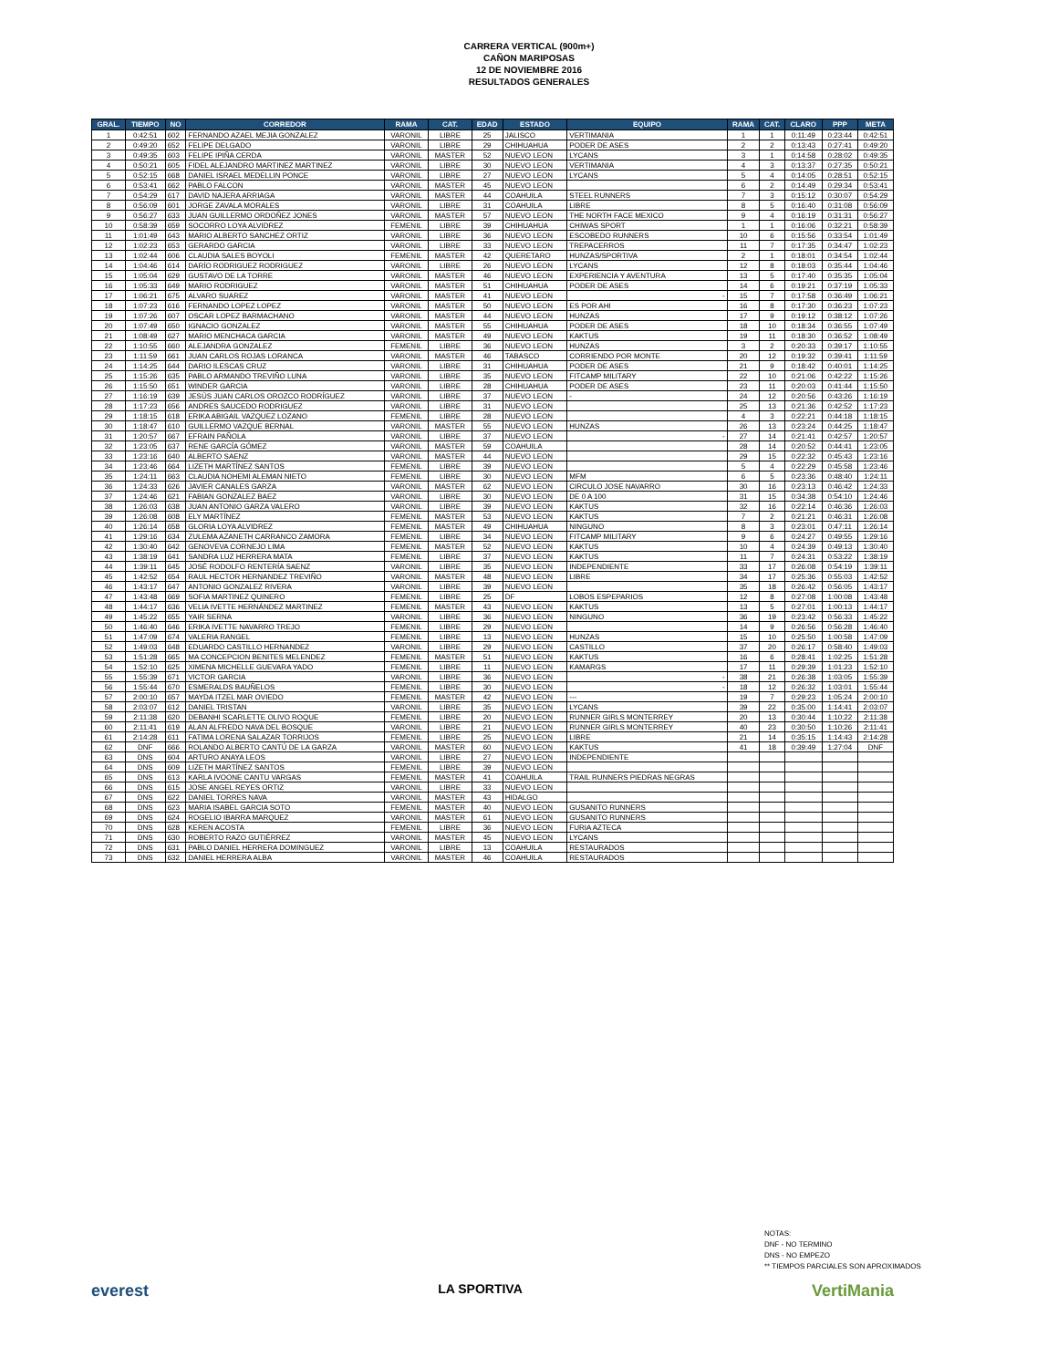CARRERA VERTICAL (900m+)
CAÑON MARIPOSAS
12 DE NOVIEMBRE 2016
RESULTADOS GENERALES
| GRAL. | TIEMPO | NO | CORREDOR | RAMA | CAT. | EDAD | ESTADO | EQUIPO | RAMA | CAT. | CLARO | PPP | META |
| --- | --- | --- | --- | --- | --- | --- | --- | --- | --- | --- | --- | --- | --- |
| 1 | 0:42:51 | 602 | FERNANDO AZAEL MEJIA GONZALEZ | VARONIL | LIBRE | 25 | JALISCO | VERTIMANIA | 1 | 1 | 0:11:49 | 0:23:44 | 0:42:51 |
| 2 | 0:49:20 | 652 | FELIPE DELGADO | VARONIL | LIBRE | 29 | CHIHUAHUA | PODER DE ASES | 2 | 2 | 0:13:43 | 0:27:41 | 0:49:20 |
| 3 | 0:49:35 | 603 | FELIPE IPIÑA CERDA | VARONIL | MASTER | 52 | NUEVO LEON | LYCANS | 3 | 1 | 0:14:58 | 0:28:02 | 0:49:35 |
| 4 | 0:50:21 | 605 | FIDEL ALEJANDRO MARTINEZ MARTINEZ | VARONIL | LIBRE | 30 | NUEVO LEON | VERTIMANIA | 4 | 3 | 0:13:37 | 0:27:35 | 0:50:21 |
| 5 | 0:52:15 | 668 | DANIEL ISRAEL MEDELLIN PONCE | VARONIL | LIBRE | 27 | NUEVO LEON | LYCANS | 5 | 4 | 0:14:05 | 0:28:51 | 0:52:15 |
| 6 | 0:53:41 | 662 | PABLO FALCON | VARONIL | MASTER | 45 | NUEVO LEON | | 6 | 2 | 0:14:49 | 0:29:34 | 0:53:41 |
| 7 | 0:54:29 | 617 | DAVID NAJERA ARRIAGA | VARONIL | MASTER | 44 | COAHUILA | STEEL RUNNERS | 7 | 3 | 0:15:12 | 0:30:07 | 0:54:29 |
| 8 | 0:56:09 | 601 | JORGE ZAVALA MORALES | VARONIL | LIBRE | 31 | COAHUILA | LIBRE | 8 | 5 | 0:16:40 | 0:31:08 | 0:56:09 |
| 9 | 0:56:27 | 633 | JUAN GUILLERMO ORDOÑEZ JONES | VARONIL | MASTER | 57 | NUEVO LEON | THE NORTH FACE MEXICO | 9 | 4 | 0:16:19 | 0:31:31 | 0:56:27 |
| 10 | 0:58:39 | 659 | SOCORRO LOYA ALVIDREZ | FEMENIL | LIBRE | 39 | CHIHUAHUA | CHIWAS SPORT | 1 | 1 | 0:16:06 | 0:32:21 | 0:58:39 |
| 11 | 1:01:49 | 643 | MARIO ALBERTO SANCHEZ ORTIZ | VARONIL | LIBRE | 36 | NUEVO LEON | ESCOBEDO RUNNERS | 10 | 6 | 0:15:56 | 0:33:54 | 1:01:49 |
| 12 | 1:02:23 | 653 | GERARDO GARCIA | VARONIL | LIBRE | 33 | NUEVO LEON | TREPACERROS | 11 | 7 | 0:17:35 | 0:34:47 | 1:02:23 |
| 13 | 1:02:44 | 606 | CLAUDIA SALES BOYOLI | FEMENIL | MASTER | 42 | QUERETARO | HUNZAS/SPORTIVA | 2 | 1 | 0:18:01 | 0:34:54 | 1:02:44 |
| 14 | 1:04:46 | 614 | DARÍO RODRIGUEZ RODRIGUEZ | VARONIL | LIBRE | 26 | NUEVO LEON | LYCANS | 12 | 8 | 0:18:03 | 0:35:44 | 1:04:46 |
| 15 | 1:05:04 | 629 | GUSTAVO DE LA TORRE | VARONIL | MASTER | 46 | NUEVO LEON | EXPERIENCIA Y AVENTURA | 13 | 5 | 0:17:40 | 0:35:35 | 1:05:04 |
| 16 | 1:05:33 | 649 | MARIO RODRIGUEZ | VARONIL | MASTER | 51 | CHIHUAHUA | PODER DE ASES | 14 | 6 | 0:19:21 | 0:37:19 | 1:05:33 |
| 17 | 1:06:21 | 675 | ALVARO SUAREZ | VARONIL | MASTER | 41 | NUEVO LEON | - | 15 | 7 | 0:17:58 | 0:36:49 | 1:06:21 |
| 18 | 1:07:23 | 616 | FERNANDO LOPEZ LOPEZ | VARONIL | MASTER | 50 | NUEVO LEON | ES POR AHI | 16 | 8 | 0:17:30 | 0:36:23 | 1:07:23 |
| 19 | 1:07:26 | 607 | OSCAR LOPEZ BARMACHANO | VARONIL | MASTER | 44 | NUEVO LEON | HUNZAS | 17 | 9 | 0:19:12 | 0:38:12 | 1:07:26 |
| 20 | 1:07:49 | 650 | IGNACIO GONZALEZ | VARONIL | MASTER | 55 | CHIHUAHUA | PODER DE ASES | 18 | 10 | 0:18:34 | 0:36:55 | 1:07:49 |
| 21 | 1:08:49 | 627 | MARIO MENCHACA GARCIA | VARONIL | MASTER | 49 | NUEVO LEON | KAKTUS | 19 | 11 | 0:18:30 | 0:36:52 | 1:08:49 |
| 22 | 1:10:55 | 660 | ALEJANDRA GONZALEZ | FEMENIL | LIBRE | 36 | NUEVO LEON | HUNZAS | 3 | 2 | 0:20:33 | 0:39:17 | 1:10:55 |
| 23 | 1:11:59 | 661 | JUAN CARLOS ROJAS LORANCA | VARONIL | MASTER | 46 | TABASCO | CORRIENDO POR MONTE | 20 | 12 | 0:19:32 | 0:39:41 | 1:11:59 |
| 24 | 1:14:25 | 644 | DARIO ILESCAS CRUZ | VARONIL | LIBRE | 31 | CHIHUAHUA | PODER DE ASES | 21 | 9 | 0:18:42 | 0:40:01 | 1:14:25 |
| 25 | 1:15:26 | 635 | PABLO ARMANDO TREVIÑO LUNA | VARONIL | LIBRE | 35 | NUEVO LEON | FITCAMP MILITARY | 22 | 10 | 0:21:06 | 0:42:22 | 1:15:26 |
| 26 | 1:15:50 | 651 | WINDER GARCIA | VARONIL | LIBRE | 28 | CHIHUAHUA | PODER DE ASES | 23 | 11 | 0:20:03 | 0:41:44 | 1:15:50 |
| 27 | 1:16:19 | 639 | JESÚS JUAN CARLOS OROZCO RODRÍGUEZ | VARONIL | LIBRE | 37 | NUEVO LEON | - | 24 | 12 | 0:20:56 | 0:43:26 | 1:16:19 |
| 28 | 1:17:23 | 656 | ANDRES SAUCEDO RODRIGUEZ | VARONIL | LIBRE | 31 | NUEVO LEON | | 25 | 13 | 0:21:36 | 0:42:52 | 1:17:23 |
| 29 | 1:18:15 | 618 | ERIKA ABIGAIL VAZQUEZ LOZANO | FEMENIL | LIBRE | 28 | NUEVO LEON | | 4 | 3 | 0:22:21 | 0:44:18 | 1:18:15 |
| 30 | 1:18:47 | 610 | GUILLERMO VAZQUE BERNAL | VARONIL | MASTER | 55 | NUEVO LEON | HUNZAS | 26 | 13 | 0:23:24 | 0:44:25 | 1:18:47 |
| 31 | 1:20:57 | 667 | EFRAIN PAÑOLA | VARONIL | LIBRE | 37 | NUEVO LEON | - | 27 | 14 | 0:21:41 | 0:42:57 | 1:20:57 |
| 32 | 1:23:05 | 637 | RENE GARCÍA GÓMEZ | VARONIL | MASTER | 59 | COAHUILA | | 28 | 14 | 0:20:52 | 0:44:41 | 1:23:05 |
| 33 | 1:23:16 | 640 | ALBERTO SAENZ | VARONIL | MASTER | 44 | NUEVO LEON | | 29 | 15 | 0:22:32 | 0:45:43 | 1:23:16 |
| 34 | 1:23:46 | 664 | LIZETH MARTÍNEZ SANTOS | FEMENIL | LIBRE | 39 | NUEVO LEON | | 5 | 4 | 0:22:29 | 0:45:58 | 1:23:46 |
| 35 | 1:24:11 | 663 | CLAUDIA NOHEMI ALEMAN NIETO | FEMENIL | LIBRE | 30 | NUEVO LEON | MFM | 6 | 5 | 0:23:36 | 0:48:40 | 1:24:11 |
| 36 | 1:24:33 | 626 | JAVIER CANALES GARZA | VARONIL | MASTER | 62 | NUEVO LEON | CIRCULO JOSE NAVARRO | 30 | 16 | 0:23:13 | 0:46:42 | 1:24:33 |
| 37 | 1:24:46 | 621 | FABIAN GONZALEZ BAEZ | VARONIL | LIBRE | 30 | NUEVO LEON | DE 0 A 100 | 31 | 15 | 0:34:38 | 0:54:10 | 1:24:46 |
| 38 | 1:26:03 | 638 | JUAN ANTONIO GARZA VALERO | VARONIL | LIBRE | 39 | NUEVO LEON | KAKTUS | 32 | 16 | 0:22:14 | 0:46:36 | 1:26:03 |
| 39 | 1:26:08 | 608 | ELY MARTÍNEZ | FEMENIL | MASTER | 53 | NUEVO LEON | KAKTUS | 7 | 2 | 0:21:21 | 0:46:31 | 1:26:08 |
| 40 | 1:26:14 | 658 | GLORIA LOYA ALVIDREZ | FEMENIL | MASTER | 49 | CHIHUAHUA | NINGUNO | 8 | 3 | 0:23:01 | 0:47:11 | 1:26:14 |
| 41 | 1:29:16 | 634 | ZULEMA AZANETH CARRANCO ZAMORA | FEMENIL | LIBRE | 34 | NUEVO LEON | FITCAMP MILITARY | 9 | 6 | 0:24:27 | 0:49:55 | 1:29:16 |
| 42 | 1:30:40 | 642 | GENOVEVA CORNEJO LIMA | FEMENIL | MASTER | 52 | NUEVO LEON | KAKTUS | 10 | 4 | 0:24:39 | 0:49:13 | 1:30:40 |
| 43 | 1:38:19 | 641 | SANDRA LUZ HERRERA MATA | FEMENIL | LIBRE | 37 | NUEVO LEON | KAKTUS | 11 | 7 | 0:24:31 | 0:53:22 | 1:38:19 |
| 44 | 1:39:11 | 645 | JOSÉ RODOLFO RENTERÍA SAENZ | VARONIL | LIBRE | 35 | NUEVO LEON | INDEPENDIENTE | 33 | 17 | 0:26:08 | 0:54:19 | 1:39:11 |
| 45 | 1:42:52 | 654 | RAUL HECTOR HERNANDEZ TREVIÑO | VARONIL | MASTER | 48 | NUEVO LEON | LIBRE | 34 | 17 | 0:25:36 | 0:55:03 | 1:42:52 |
| 46 | 1:43:17 | 647 | ANTONIO GONZALEZ RIVERA | VARONIL | LIBRE | 39 | NUEVO LEON | | 35 | 18 | 0:26:42 | 0:56:05 | 1:43:17 |
| 47 | 1:43:48 | 669 | SOFIA MARTINEZ QUINERO | FEMENIL | LIBRE | 25 | DF | LOBOS ESPEPARIOS | 12 | 8 | 0:27:08 | 1:00:08 | 1:43:48 |
| 48 | 1:44:17 | 636 | VELIA IVETTE HERNÁNDEZ MARTINEZ | FEMENIL | MASTER | 43 | NUEVO LEON | KAKTUS | 13 | 5 | 0:27:01 | 1:00:13 | 1:44:17 |
| 49 | 1:45:22 | 655 | YAIR SERNA | VARONIL | LIBRE | 36 | NUEVO LEON | NINGUNO | 36 | 19 | 0:23:42 | 0:56:33 | 1:45:22 |
| 50 | 1:46:40 | 646 | ERIKA IVETTE NAVARRO TREJO | FEMENIL | LIBRE | 29 | NUEVO LEON | | 14 | 9 | 0:26:56 | 0:56:28 | 1:46:40 |
| 51 | 1:47:09 | 674 | VALERIA RANGEL | FEMENIL | LIBRE | 13 | NUEVO LEON | HUNZAS | 15 | 10 | 0:25:50 | 1:00:58 | 1:47:09 |
| 52 | 1:49:03 | 648 | EDUARDO CASTILLO HERNANDEZ | VARONIL | LIBRE | 29 | NUEVO LEON | CASTILLO | 37 | 20 | 0:26:17 | 0:58:40 | 1:49:03 |
| 53 | 1:51:28 | 665 | MA CONCEPCION BENITES MELENDEZ | FEMENIL | MASTER | 51 | NUEVO LEON | KAKTUS | 16 | 6 | 0:28:41 | 1:02:25 | 1:51:28 |
| 54 | 1:52:10 | 625 | XIMENA MICHELLE GUEVARA YADO | FEMENIL | LIBRE | 11 | NUEVO LEON | KAMARGS | 17 | 11 | 0:29:39 | 1:01:23 | 1:52:10 |
| 55 | 1:55:39 | 671 | VICTOR GARCIA | VARONIL | LIBRE | 36 | NUEVO LEON | - | 38 | 21 | 0:26:38 | 1:03:05 | 1:55:39 |
| 56 | 1:55:44 | 670 | ESMERALDS BAUÑELOS | FEMENIL | LIBRE | 30 | NUEVO LEON | - | 18 | 12 | 0:26:32 | 1:03:01 | 1:55:44 |
| 57 | 2:00:10 | 657 | MAYDA ITZEL MAR OVIEDO | FEMENIL | MASTER | 42 | NUEVO LEON | --- | 19 | 7 | 0:29:23 | 1:05:24 | 2:00:10 |
| 58 | 2:03:07 | 612 | DANIEL TRISTAN | VARONIL | LIBRE | 35 | NUEVO LEON | LYCANS | 39 | 22 | 0:35:00 | 1:14:41 | 2:03:07 |
| 59 | 2:11:38 | 620 | DEBANHI SCARLETTE OLIVO ROQUE | FEMENIL | LIBRE | 20 | NUEVO LEON | RUNNER GIRLS MONTERREY | 20 | 13 | 0:30:44 | 1:10:22 | 2:11:38 |
| 60 | 2:11:41 | 619 | ALAN ALFREDO NAVA DEL BOSQUE | VARONIL | LIBRE | 21 | NUEVO LEON | RUNNER GIRLS MONTERREY | 40 | 23 | 0:30:50 | 1:10:26 | 2:11:41 |
| 61 | 2:14:28 | 611 | FATIMA LORENA SALAZAR TORRIJOS | FEMENIL | LIBRE | 25 | NUEVO LEON | LIBRE | 21 | 14 | 0:35:15 | 1:14:43 | 2:14:28 |
| 62 | DNF | 666 | ROLANDO ALBERTO CANTÚ DE LA GARZA | VARONIL | MASTER | 60 | NUEVO LEON | KAKTUS | 41 | 18 | 0:39:49 | 1:27:04 | DNF |
| 63 | DNS | 604 | ARTURO ANAYA LEOS | VARONIL | LIBRE | 27 | NUEVO LEON | INDEPENDIENTE | | | | | |
| 64 | DNS | 609 | LIZETH MARTÍNEZ SANTOS | FEMENIL | LIBRE | 39 | NUEVO LEON | | | | | | |
| 65 | DNS | 613 | KARLA IVOONE CANTU VARGAS | FEMENIL | MASTER | 41 | COAHUILA | TRAIL RUNNERS PIEDRAS NEGRAS | | | | | |
| 66 | DNS | 615 | JOSE ANGEL REYES ORTIZ | VARONIL | LIBRE | 33 | NUEVO LEON | | | | | | |
| 67 | DNS | 622 | DANIEL TORRES NAVA | VARONIL | MASTER | 43 | HIDALGO | | | | | | |
| 68 | DNS | 623 | MARIA ISABEL GARCIA SOTO | FEMENIL | MASTER | 40 | NUEVO LEON | GUSANITO RUNNERS | | | | | |
| 69 | DNS | 624 | ROGELIO IBARRA MARQUEZ | VARONIL | MASTER | 61 | NUEVO LEON | GUSANITO RUNNERS | | | | | |
| 70 | DNS | 628 | KEREN ACOSTA | FEMENIL | LIBRE | 36 | NUEVO LEON | FURIA AZTECA | | | | | |
| 71 | DNS | 630 | ROBERTO RAZO GUTIÉRREZ | VARONIL | MASTER | 45 | NUEVO LEON | LYCANS | | | | | |
| 72 | DNS | 631 | PABLO DANIEL HERRERA DOMINGUEZ | VARONIL | LIBRE | 13 | COAHUILA | RESTAURADOS | | | | | |
| 73 | DNS | 632 | DANIEL HERRERA ALBA | VARONIL | MASTER | 46 | COAHUILA | RESTAURADOS | | | | | |
NOTAS:
DNF - NO TERMINO
DNS - NO EMPEZO
** TIEMPOS PARCIALES SON APROXIMADOS
everest LA SPORTIVA VertiMania